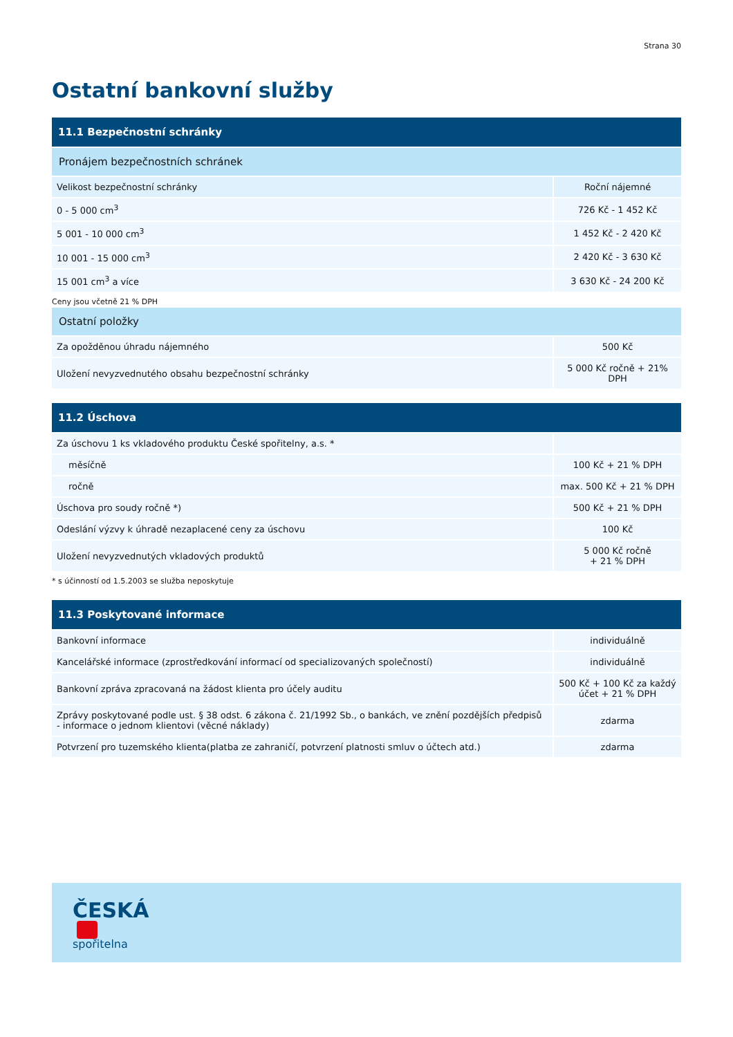Strana 30
Ostatní bankovní služby
| 11.1 Bezpečnostní schránky | |
| Pronájem bezpečnostních schránek | |
| Velikost bezpečnostní schránky | Roční nájemné |
| 0 - 5 000 cm<sup>3</sup> | 726 Kč - 1 452 Kč |
| 5 001 - 10 000 cm<sup>3</sup> | 1 452 Kč - 2 420 Kč |
| 10 001 - 15 000 cm<sup>3</sup> | 2 420 Kč - 3 630 Kč |
| 15 001 cm<sup>3</sup> a více | 3 630 Kč - 24 200 Kč |
Ceny jsou včetně 21 % DPH
| Ostatní položky | |
| Za opožděnou úhradu nájemného | 500 Kč |
| Uložení nevyzvednutého obsahu bezpečnostní schránky | 5 000 Kč ročně + 21% DPH |
| 11.2 Úschova | |
| Za úschovu 1 ks vkladového produktu České spořitelny, a.s. * | |
| měsíčně | 100 Kč + 21 % DPH |
| ročně | max. 500 Kč + 21 % DPH |
| Úschova pro soudy ročně *) | 500 Kč + 21 % DPH |
| Odeslání výzvy k úhradě nezaplacené ceny za úschovu | 100 Kč |
| Uložení nevyzvednutých vkladových produktů | 5 000 Kč ročně + 21 % DPH |
* s účinností od 1.5.2003 se služba neposkytuje
| 11.3 Poskytované informace | |
| Bankovní informace | individuálně |
| Kancelářské informace (zprostředkování informací od specializovaných společností) | individuálně |
| Bankovní zpráva zpracovaná na žádost klienta pro účely auditu | 500 Kč + 100 Kč za každý účet + 21 % DPH |
| Zprávy poskytované podle ust. § 38 odst. 6 zákona č. 21/1992 Sb., o bankách, ve znění pozdějších předpisů - informace o jednom klientovi (věcné náklady) | zdarma |
| Potvrzení pro tuzemského klienta(platba ze zahraničí, potvrzení platnosti smluv o účtech atd.) | zdarma |
ČESKÁ
spořitelna